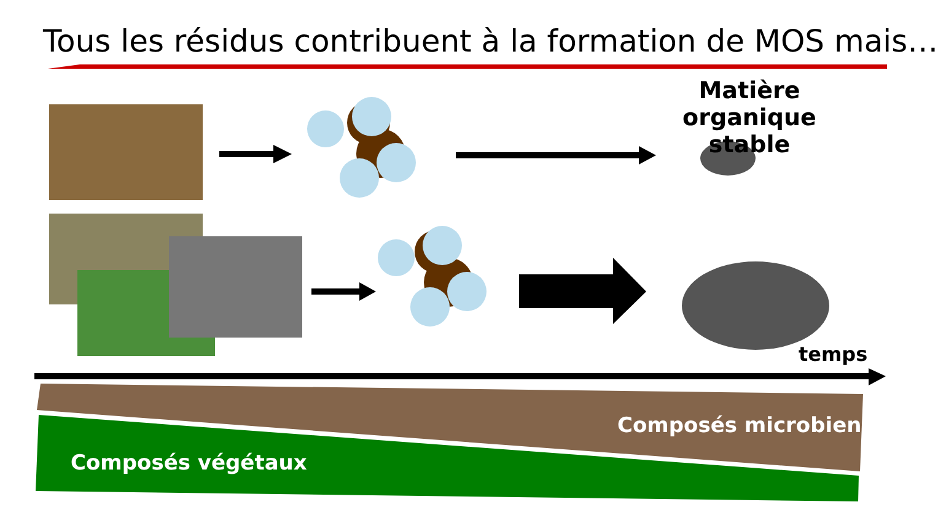Tous les résidus contribuent à la formation de MOS mais…
Matière organique
stable
temps
Composés microbiens
Composés végétaux